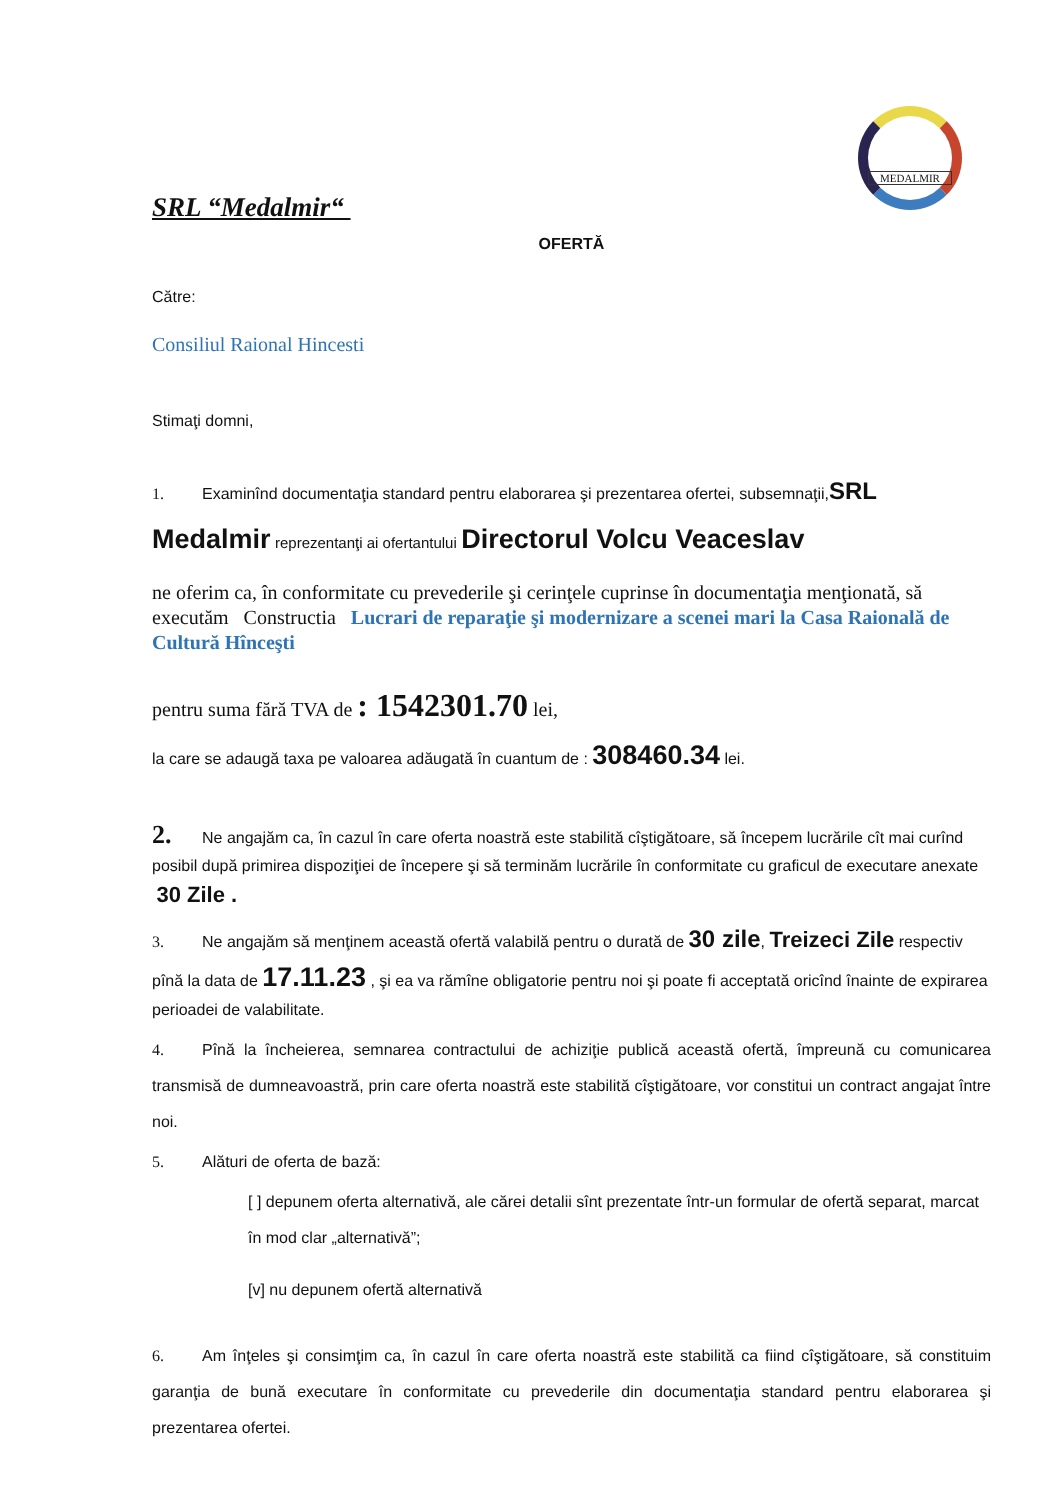MEDALMIR
SRL “Medalmir“
OFERTĂ
Către:
Consiliul Raional Hincesti
Stimaţi domni,
1. Examinînd documentaţia standard pentru elaborarea şi prezentarea ofertei, subsemnaţii,SRL
Medalmir reprezentanţi ai ofertantului Directorul Volcu Veaceslav
ne oferim ca, în conformitate cu prevederile şi cerinţele cuprinse în documentaţia menţionată, să executăm Constructia Lucrari de reparaţie şi modernizare a scenei mari la Casa Raională de Cultură Hînceşti
pentru suma fără TVA de : 1542301.70 lei,
la care se adaugă taxa pe valoarea adăugată în cuantum de : 308460.34 lei.
2. Ne angajăm ca, în cazul în care oferta noastră este stabilită cîştigătoare, să începem lucrările cît mai curînd posibil după primirea dispoziţiei de începere şi să terminăm lucrările în conformitate cu graficul de executare anexate 30 Zile .
3. Ne angajăm să menţinem această ofertă valabilă pentru o durată de 30 zile, Treizeci Zile respectiv pînă la data de 17.11.23 , şi ea va rămîne obligatorie pentru noi şi poate fi acceptată oricînd înainte de expirarea perioadei de valabilitate.
4. Pînă la încheierea, semnarea contractului de achiziţie publică această ofertă, împreună cu comunicarea transmisă de dumneavoastră, prin care oferta noastră este stabilită cîştigătoare, vor constitui un contract angajat între noi.
5. Alături de oferta de bază:
[ ] depunem oferta alternativă, ale cărei detalii sînt prezentate într-un formular de ofertă separat, marcat în mod clar „alternativă”;
[v] nu depunem ofertă alternativă
6. Am înţeles şi consimţim ca, în cazul în care oferta noastră este stabilită ca fiind cîştigătoare, să constituim garanţia de bună executare în conformitate cu prevederile din documentaţia standard pentru elaborarea şi prezentarea ofertei.